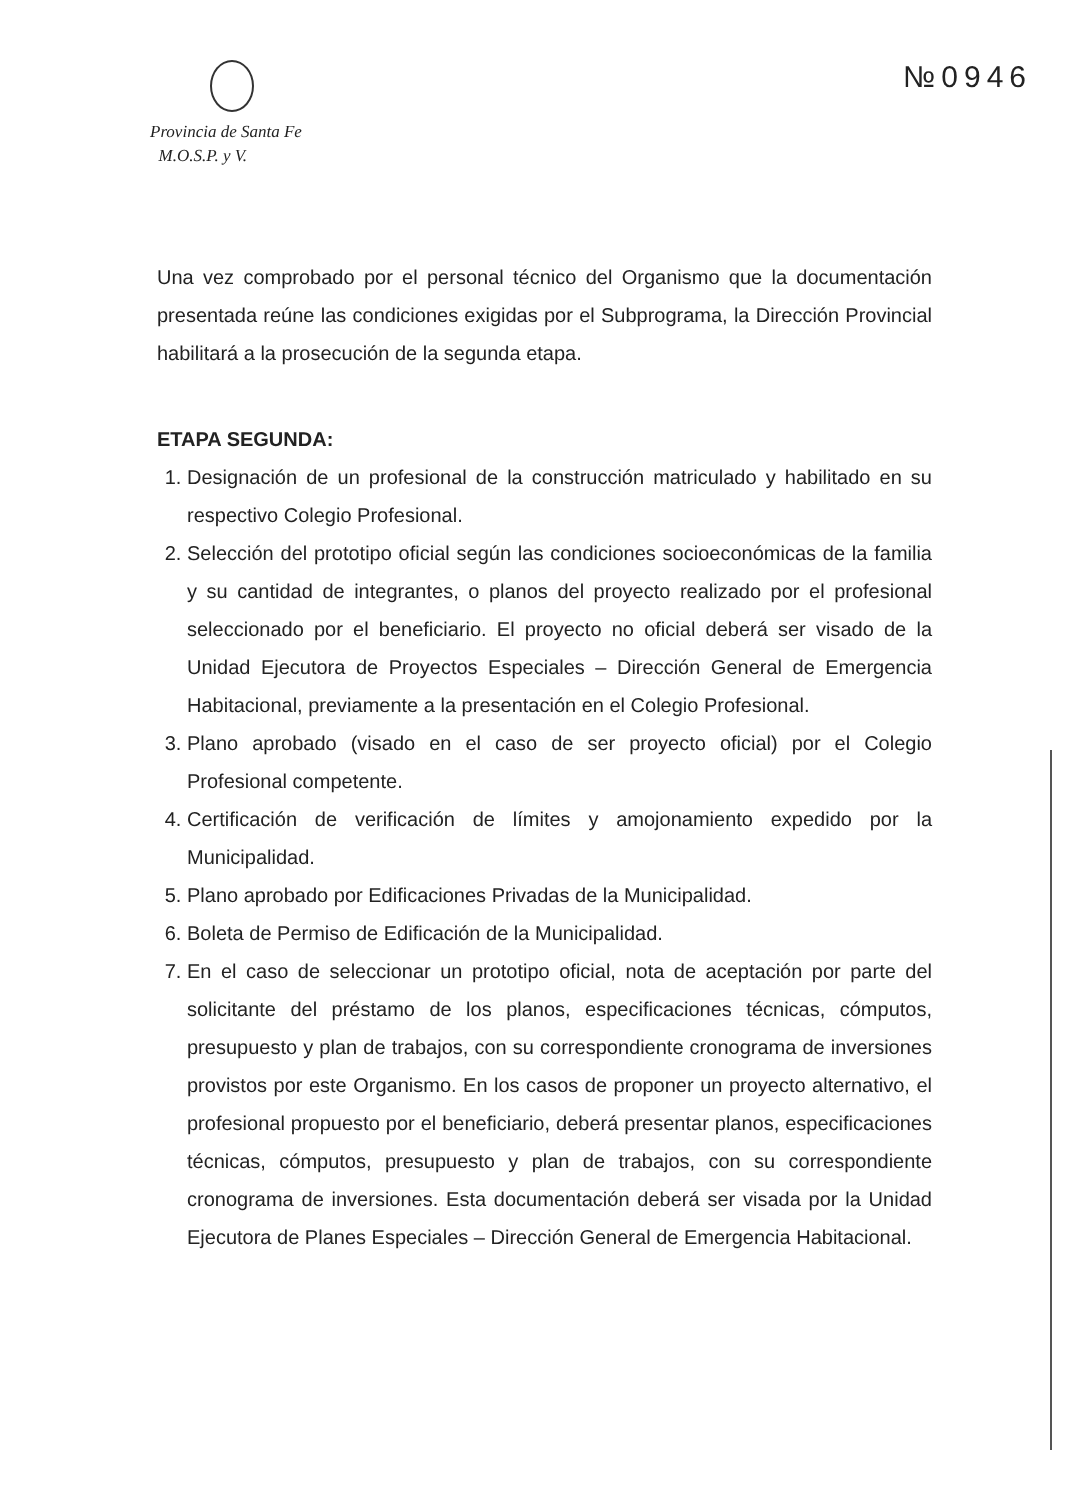Provincia de Santa Fe
M.O.S.P. y V.
№0946
Una vez comprobado por el personal técnico del Organismo que la documentación presentada reúne las condiciones exigidas por el Subprograma, la Dirección Provincial habilitará a la prosecución de la segunda etapa.
ETAPA SEGUNDA:
1. Designación de un profesional de la construcción matriculado y habilitado en su respectivo Colegio Profesional.
2. Selección del prototipo oficial según las condiciones socioeconómicas de la familia y su cantidad de integrantes, o planos del proyecto realizado por el profesional seleccionado por el beneficiario. El proyecto no oficial deberá ser visado de la Unidad Ejecutora de Proyectos Especiales – Dirección General de Emergencia Habitacional, previamente a la presentación en el Colegio Profesional.
3. Plano aprobado (visado en el caso de ser proyecto oficial) por el Colegio Profesional competente.
4. Certificación de verificación de límites y amojonamiento expedido por la Municipalidad.
5. Plano aprobado por Edificaciones Privadas de la Municipalidad.
6. Boleta de Permiso de Edificación de la Municipalidad.
7. En el caso de seleccionar un prototipo oficial, nota de aceptación por parte del solicitante del préstamo de los planos, especificaciones técnicas, cómputos, presupuesto y plan de trabajos, con su correspondiente cronograma de inversiones provistos por este Organismo. En los casos de proponer un proyecto alternativo, el profesional propuesto por el beneficiario, deberá presentar planos, especificaciones técnicas, cómputos, presupuesto y plan de trabajos, con su correspondiente cronograma de inversiones. Esta documentación deberá ser visada por la Unidad Ejecutora de Planes Especiales – Dirección General de Emergencia Habitacional.